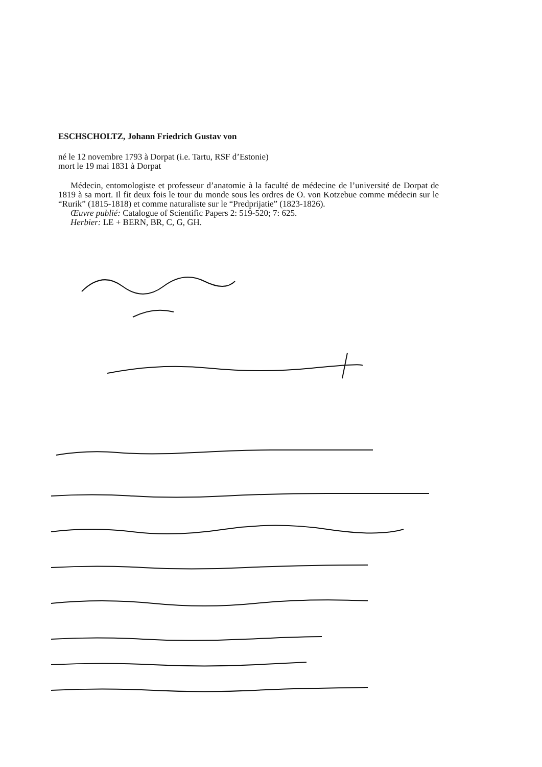ESCHSCHOLTZ, Johann Friedrich Gustav von
né le 12 novembre 1793 à Dorpat (i.e. Tartu, RSF d’Estonie)
mort le 19 mai 1831 à Dorpat
Médecin, entomologiste et professeur d’anatomie à la faculté de médecine de l’université de Dorpat de 1819 à sa mort. Il fit deux fois le tour du monde sous les ordres de O. von Kotzebue comme médecin sur le “Rurik” (1815-1818) et comme naturaliste sur le “Predprijatie” (1823-1826).
Œuvre publié: Catalogue of Scientific Papers 2: 519-520; 7: 625.
Herbier: LE + BERN, BR, C, G, GH.